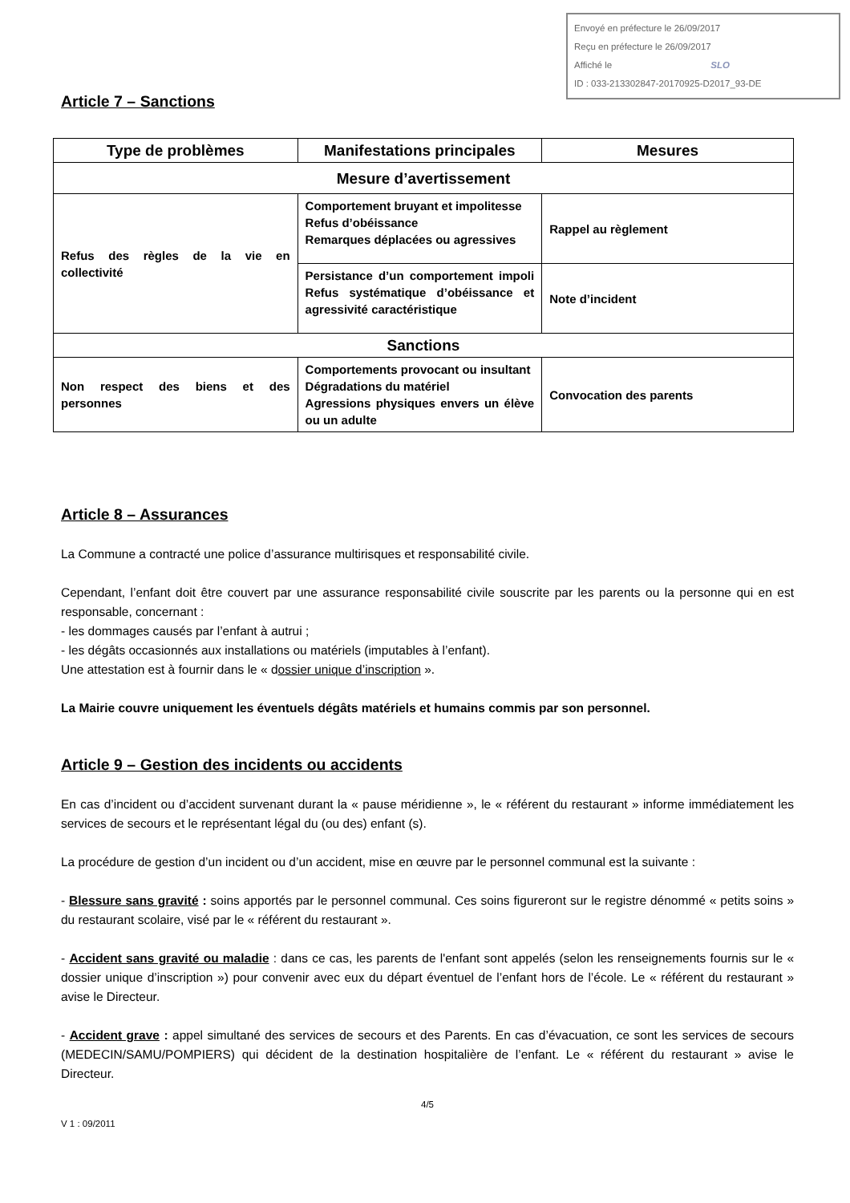Envoyé en préfecture le 26/09/2017
Reçu en préfecture le 26/09/2017
Affiché le SLO
ID : 033-213302847-20170925-D2017_93-DE
Article 7 – Sanctions
| Type de problèmes | Manifestations principales | Mesures |
| --- | --- | --- |
| Mesure d’avertissement | | |
| Refus des règles de la vie en collectivité | Comportement bruyant et impolitesse Refus d’obéissance Remarques déplacées ou agressives | Rappel au règlement |
| | Persistance d’un comportement impoli Refus systématique d’obéissance et agressivité caractéristique | Note d’incident |
| Sanctions | | |
| Non respect des biens et des personnes | Comportements provocant ou insultant Dégradations du matériel Agressions physiques envers un élève ou un adulte | Convocation des parents |
Article 8 – Assurances
La Commune a contracté une police d’assurance multirisques et responsabilité civile.
Cependant, l’enfant doit être couvert par une assurance responsabilité civile souscrite par les parents ou la personne qui en est responsable, concernant :
- les dommages causés par l’enfant à autrui ;
- les dégâts occasionnés aux installations ou matériels (imputables à l’enfant).
Une attestation est à fournir dans le « dossier unique d’inscription ».
La Mairie couvre uniquement les éventuels dégâts matériels et humains commis par son personnel.
Article 9 – Gestion des incidents ou accidents
En cas d’incident ou d’accident survenant durant la « pause méridienne », le « référent du restaurant » informe immédiatement les services de secours et le représentant légal du (ou des) enfant (s).
La procédure de gestion d’un incident ou d’un accident, mise en œuvre par le personnel communal est la suivante :
- Blessure sans gravité : soins apportés par le personnel communal. Ces soins figureront sur le registre dénommé « petits soins » du restaurant scolaire, visé par le « référent du restaurant ».
- Accident sans gravité ou maladie : dans ce cas, les parents de l'enfant sont appelés (selon les renseignements fournis sur le « dossier unique d’inscription ») pour convenir avec eux du départ éventuel de l’enfant hors de l’école. Le « référent du restaurant » avise le Directeur.
- Accident grave : appel simultané des services de secours et des Parents. En cas d’évacuation, ce sont les services de secours (MEDECIN/SAMU/POMPIERS) qui décident de la destination hospitalière de l’enfant. Le « référent du restaurant » avise le Directeur.
4/5
V 1 : 09/2011